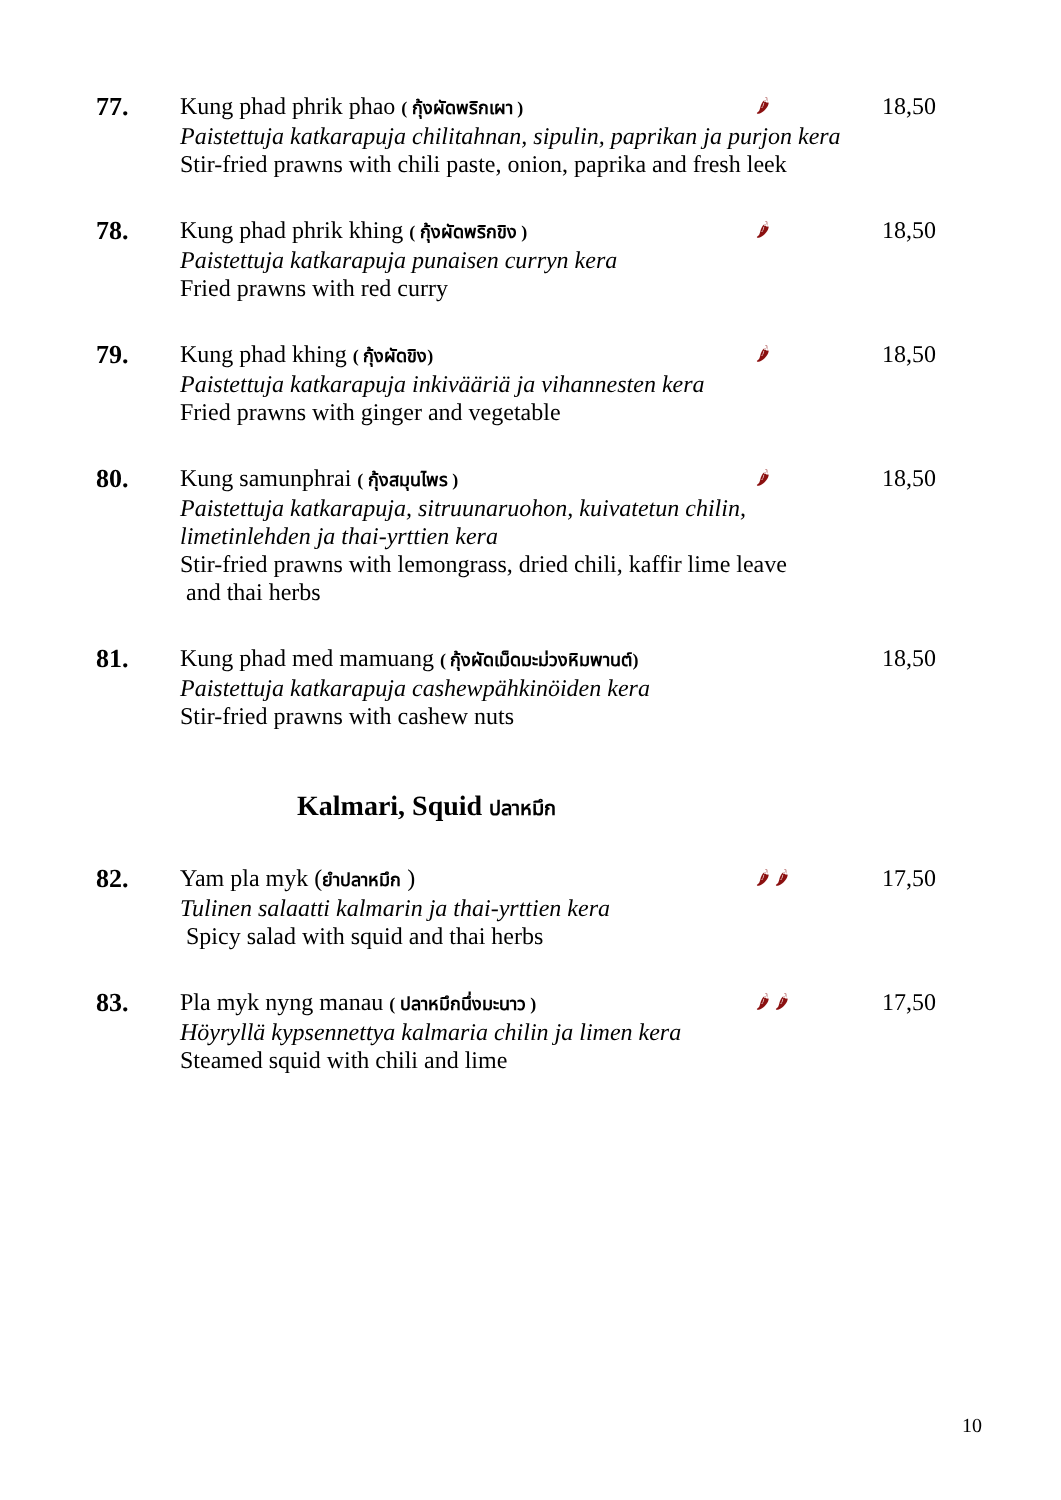77.
Kung phad phrik phao ( กุ้งผัดพริกเผา ) 🌶 18,50
Paistettuja katkarapuja chilitahnan, sipulin, paprikan ja purjon kera
Stir-fried prawns with chili paste, onion, paprika and fresh leek
78.
Kung phad phrik khing ( กุ้งผัดพริกขิง ) 🌶 18,50
Paistettuja katkarapuja punaisen curryn kera
Fried prawns with red curry
79.
Kung phad khing ( กุ้งผัดขิง) 🌶 18,50
Paistettuja katkarapuja inkivääriä ja vihannesten kera
Fried prawns with ginger and vegetable
80.
Kung samunphrai ( กุ้งสมุนไพร ) 🌶 18,50
Paistettuja katkarapuja, sitruunaruohon, kuivatetun chilin,
limetinlehden ja thai-yrttien kera
Stir-fried prawns with lemongrass, dried chili, kaffir lime leave
and thai herbs
81.
Kung phad med mamuang ( กุ้งผัดเม็ดมะม่วงหิมพานต์) 18,50
Paistettuja katkarapuja cashewpähkinöiden kera
Stir-fried prawns with cashew nuts
Kalmari, Squid ปลาหมึก
82.
Yam pla myk (ยำปลาหมึก ) 🌶 🌶 17,50
Tulinen salaatti kalmarin ja thai-yrttien kera
Spicy salad with squid and thai herbs
83.
Pla myk nyng manau ( ปลาหมึกนึ่งมะนาว ) 🌶 🌶 17,50
Höyryllä kypsennettya kalmaria chilin ja limen kera
Steamed squid with chili and lime
10